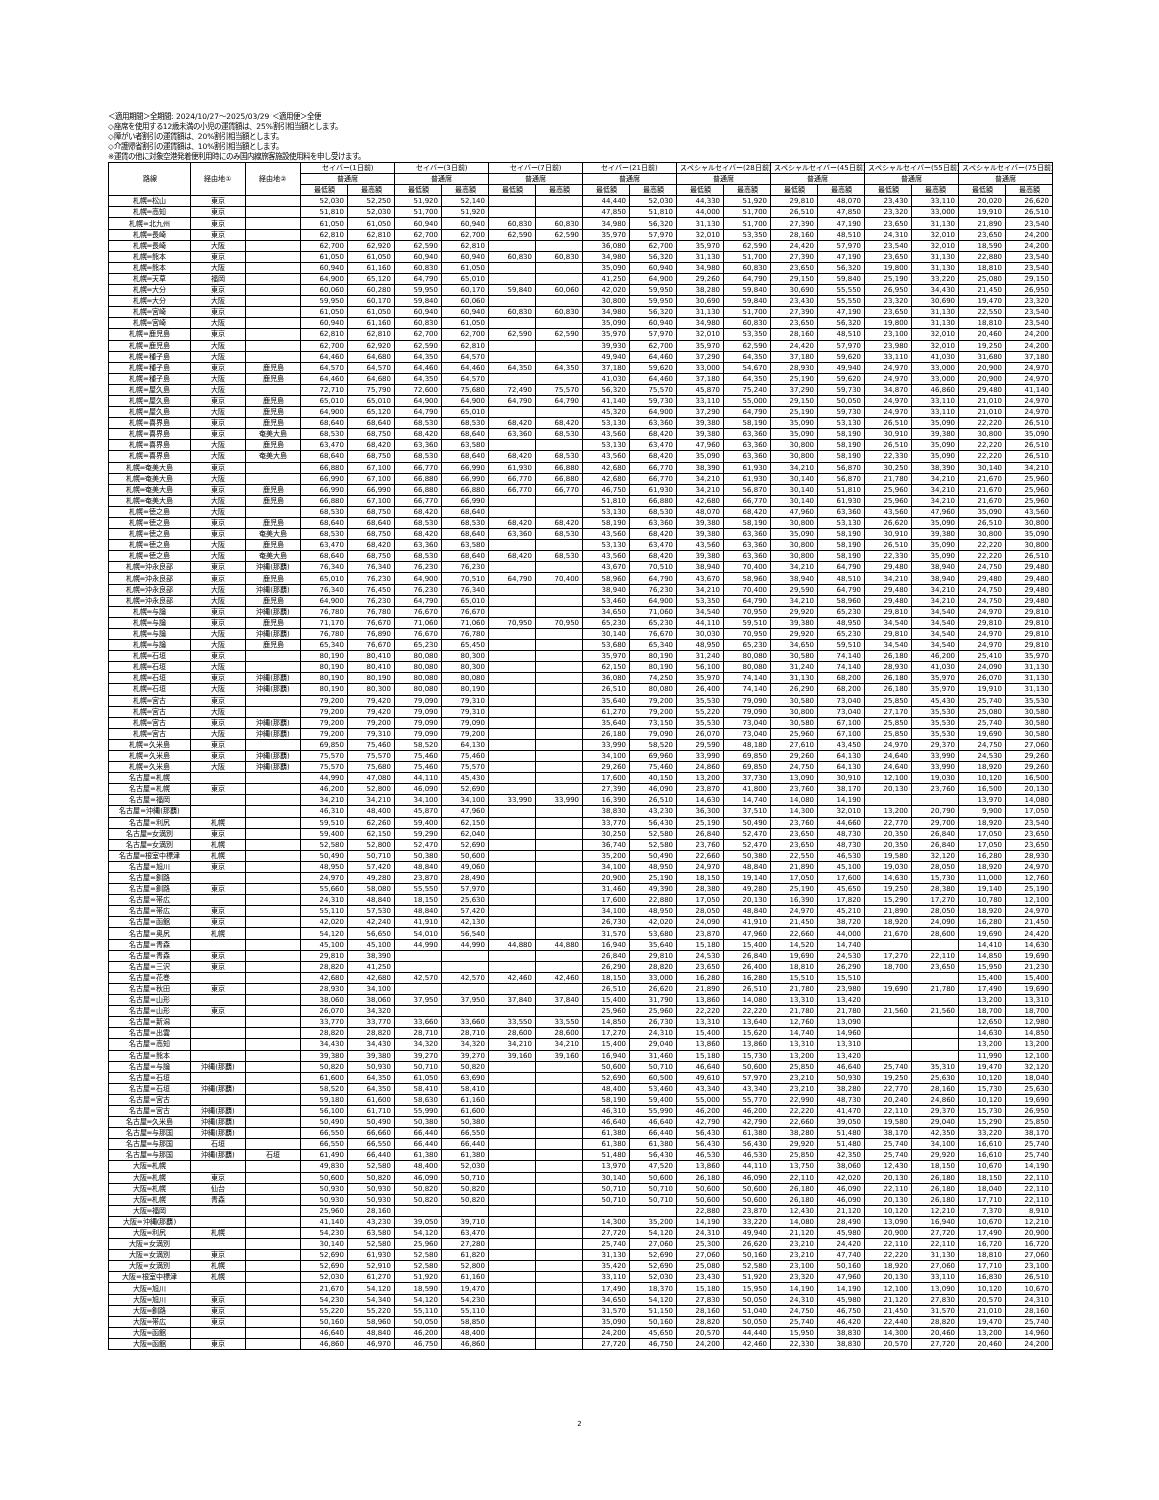＜適用期間＞全期間: 2024/10/27～2025/03/29 ＜適用便＞全便
◇座席を使用する12歳未満の小児の運賃額は、25%割引相当額とします。
◇障がい者割引の運賃額は、20%割引相当額とします。
◇介護帰省割引の運賃額は、10%割引相当額とします。
※運賃の他に対象空港発着便利用時にのみ国内線旅客施設使用料を申し受けます。
| 路線 | 経由地① | 経由地② | セイバー(1日前) | | セイバー(3日前) | | セイバー(7日前) | | セイバー(21日前) | | スペシャルセイバー(28日前) | | スペシャルセイバー(45日前) | | スペシャルセイバー(55日前) | | スペシャルセイバー(75日前) | |
| --- | --- | --- | --- | --- | --- | --- | --- | --- | --- | --- | --- | --- | --- | --- | --- | --- | --- | --- |
| | | | 普通席 | | 普通席 | | 普通席 | | 普通席 | | 普通席 | | 普通席 | | 普通席 | | 普通席 | |
| | | | 最低額 | 最高額 | 最低額 | 最高額 | 最低額 | 最高額 | 最低額 | 最高額 | 最低額 | 最高額 | 最低額 | 最高額 | 最低額 | 最高額 | 最低額 | 最高額 |
| 札幌=松山 | 東京 | | 52,030 | 52,250 | 51,920 | 52,140 | | | 44,440 | 52,030 | 44,330 | 51,920 | 29,810 | 48,070 | 23,430 | 33,110 | 20,020 | 26,620 |
| 札幌=高知 | 東京 | | 51,810 | 52,030 | 51,700 | 51,920 | | | 47,850 | 51,810 | 44,000 | 51,700 | 26,510 | 47,850 | 23,320 | 33,000 | 19,910 | 26,510 |
| 札幌=北九州 | 東京 | | 61,050 | 61,050 | 60,940 | 60,940 | 60,830 | 60,830 | 34,980 | 56,320 | 31,130 | 51,700 | 27,390 | 47,190 | 23,650 | 31,130 | 21,890 | 23,540 |
| 札幌=長崎 | 東京 | | 62,810 | 62,810 | 62,700 | 62,700 | 62,590 | 62,590 | 35,970 | 57,970 | 32,010 | 53,350 | 28,160 | 48,510 | 24,310 | 32,010 | 23,650 | 24,200 |
| 札幌=長崎 | 大阪 | | 62,700 | 62,920 | 62,590 | 62,810 | | | 36,080 | 62,700 | 35,970 | 62,590 | 24,420 | 57,970 | 23,540 | 32,010 | 18,590 | 24,200 |
| 札幌=熊本 | 東京 | | 61,050 | 61,050 | 60,940 | 60,940 | 60,830 | 60,830 | 34,980 | 56,320 | 31,130 | 51,700 | 27,390 | 47,190 | 23,650 | 31,130 | 22,880 | 23,540 |
| 札幌=熊本 | 大阪 | | 60,940 | 61,160 | 60,830 | 61,050 | | | 35,090 | 60,940 | 34,980 | 60,830 | 23,650 | 56,320 | 19,800 | 31,130 | 18,810 | 23,540 |
| 札幌=天草 | 福岡 | | 64,900 | 65,120 | 64,790 | 65,010 | | | 41,250 | 64,900 | 29,260 | 64,790 | 29,150 | 59,840 | 25,190 | 33,220 | 25,080 | 29,150 |
| 札幌=大分 | 東京 | | 60,060 | 60,280 | 59,950 | 60,170 | 59,840 | 60,060 | 42,020 | 59,950 | 38,280 | 59,840 | 30,690 | 55,550 | 26,950 | 34,430 | 21,450 | 26,950 |
| 札幌=大分 | 大阪 | | 59,950 | 60,170 | 59,840 | 60,060 | | | 30,800 | 59,950 | 30,690 | 59,840 | 23,430 | 55,550 | 23,320 | 30,690 | 19,470 | 23,320 |
| 札幌=宮崎 | 東京 | | 61,050 | 61,050 | 60,940 | 60,940 | 60,830 | 60,830 | 34,980 | 56,320 | 31,130 | 51,700 | 27,390 | 47,190 | 23,650 | 31,130 | 22,550 | 23,540 |
| 札幌=宮崎 | 大阪 | | 60,940 | 61,160 | 60,830 | 61,050 | | | 35,090 | 60,940 | 34,980 | 60,830 | 23,650 | 56,320 | 19,800 | 31,130 | 18,810 | 23,540 |
| 札幌=鹿児島 | 東京 | | 62,810 | 62,810 | 62,700 | 62,700 | 62,590 | 62,590 | 35,970 | 57,970 | 32,010 | 53,350 | 28,160 | 48,510 | 23,100 | 32,010 | 20,460 | 24,200 |
| 札幌=鹿児島 | 大阪 | | 62,700 | 62,920 | 62,590 | 62,810 | | | 39,930 | 62,700 | 35,970 | 62,590 | 24,420 | 57,970 | 23,980 | 32,010 | 19,250 | 24,200 |
| 札幌=種子島 | 大阪 | | 64,460 | 64,680 | 64,350 | 64,570 | | | 49,940 | 64,460 | 37,290 | 64,350 | 37,180 | 59,620 | 33,110 | 41,030 | 31,680 | 37,180 |
| 札幌=種子島 | 東京 | 鹿児島 | 64,570 | 64,570 | 64,460 | 64,460 | 64,350 | 64,350 | 37,180 | 59,620 | 33,000 | 54,670 | 28,930 | 49,940 | 24,970 | 33,000 | 20,900 | 24,970 |
| 札幌=種子島 | 大阪 | 鹿児島 | 64,460 | 64,680 | 64,350 | 64,570 | | | 41,030 | 64,460 | 37,180 | 64,350 | 25,190 | 59,620 | 24,970 | 33,000 | 20,900 | 24,970 |
| 札幌=屋久島 | 大阪 | | 72,710 | 75,790 | 72,600 | 75,680 | 72,490 | 75,570 | 56,320 | 75,570 | 45,870 | 75,240 | 37,290 | 59,730 | 34,870 | 46,860 | 29,480 | 41,140 |
| 札幌=屋久島 | 東京 | 鹿児島 | 65,010 | 65,010 | 64,900 | 64,900 | 64,790 | 64,790 | 41,140 | 59,730 | 33,110 | 55,000 | 29,150 | 50,050 | 24,970 | 33,110 | 21,010 | 24,970 |
| 札幌=屋久島 | 大阪 | 鹿児島 | 64,900 | 65,120 | 64,790 | 65,010 | | | 45,320 | 64,900 | 37,290 | 64,790 | 25,190 | 59,730 | 24,970 | 33,110 | 21,010 | 24,970 |
| 札幌=喜界島 | 東京 | 鹿児島 | 68,640 | 68,640 | 68,530 | 68,530 | 68,420 | 68,420 | 53,130 | 63,360 | 39,380 | 58,190 | 35,090 | 53,130 | 26,510 | 35,090 | 22,220 | 26,510 |
| 札幌=喜界島 | 東京 | 奄美大島 | 68,530 | 68,750 | 68,420 | 68,640 | 63,360 | 68,530 | 43,560 | 68,420 | 39,380 | 63,360 | 35,090 | 58,190 | 30,910 | 39,380 | 30,800 | 35,090 |
| 札幌=喜界島 | 大阪 | 鹿児島 | 63,470 | 68,420 | 63,360 | 63,580 | | | 53,130 | 63,470 | 47,960 | 63,360 | 30,800 | 58,190 | 26,510 | 35,090 | 22,220 | 26,510 |
| 札幌=喜界島 | 大阪 | 奄美大島 | 68,640 | 68,750 | 68,530 | 68,640 | 68,420 | 68,530 | 43,560 | 68,420 | 35,090 | 63,360 | 30,800 | 58,190 | 22,330 | 35,090 | 22,220 | 26,510 |
| 札幌=奄美大島 | 東京 | | 66,880 | 67,100 | 66,770 | 66,990 | 61,930 | 66,880 | 42,680 | 66,770 | 38,390 | 61,930 | 34,210 | 56,870 | 30,250 | 38,390 | 30,140 | 34,210 |
| 札幌=奄美大島 | 大阪 | | 66,990 | 67,100 | 66,880 | 66,990 | 66,770 | 66,880 | 42,680 | 66,770 | 34,210 | 61,930 | 30,140 | 56,870 | 21,780 | 34,210 | 21,670 | 25,960 |
| 札幌=奄美大島 | 東京 | 鹿児島 | 66,990 | 66,990 | 66,880 | 66,880 | 66,770 | 66,770 | 46,750 | 61,930 | 34,210 | 56,870 | 30,140 | 51,810 | 25,960 | 34,210 | 21,670 | 25,960 |
| 札幌=奄美大島 | 大阪 | 鹿児島 | 66,880 | 67,100 | 66,770 | 66,990 | | | 51,810 | 66,880 | 42,680 | 66,770 | 30,140 | 61,930 | 25,960 | 34,210 | 21,670 | 25,960 |
| 札幌=徳之島 | 大阪 | | 68,530 | 68,750 | 68,420 | 68,640 | | | 53,130 | 68,530 | 48,070 | 68,420 | 47,960 | 63,360 | 43,560 | 47,960 | 35,090 | 43,560 |
| 札幌=徳之島 | 東京 | 鹿児島 | 68,640 | 68,640 | 68,530 | 68,530 | 68,420 | 68,420 | 58,190 | 63,360 | 39,380 | 58,190 | 30,800 | 53,130 | 26,620 | 35,090 | 26,510 | 30,800 |
| 札幌=徳之島 | 東京 | 奄美大島 | 68,530 | 68,750 | 68,420 | 68,640 | 63,360 | 68,530 | 43,560 | 68,420 | 39,380 | 63,360 | 35,090 | 58,190 | 30,910 | 39,380 | 30,800 | 35,090 |
| 札幌=徳之島 | 大阪 | 鹿児島 | 63,470 | 68,420 | 63,360 | 63,580 | | | 53,130 | 63,470 | 43,560 | 63,360 | 30,800 | 58,190 | 26,510 | 35,090 | 22,220 | 30,800 |
| 札幌=徳之島 | 大阪 | 奄美大島 | 68,640 | 68,750 | 68,530 | 68,640 | 68,420 | 68,530 | 43,560 | 68,420 | 39,380 | 63,360 | 30,800 | 58,190 | 22,330 | 35,090 | 22,220 | 26,510 |
| 札幌=沖永良部 | 東京 | 沖縄(那覇) | 76,340 | 76,340 | 76,230 | 76,230 | | | 43,670 | 70,510 | 38,940 | 70,400 | 34,210 | 64,790 | 29,480 | 38,940 | 24,750 | 29,480 |
| 札幌=沖永良部 | 東京 | 鹿児島 | 65,010 | 76,230 | 64,900 | 70,510 | 64,790 | 70,400 | 58,960 | 64,790 | 43,670 | 58,960 | 38,940 | 48,510 | 34,210 | 38,940 | 29,480 | 29,480 |
| 札幌=沖永良部 | 大阪 | 沖縄(那覇) | 76,340 | 76,450 | 76,230 | 76,340 | | | 38,940 | 76,230 | 34,210 | 70,400 | 29,590 | 64,790 | 29,480 | 34,210 | 24,750 | 29,480 |
| 札幌=沖永良部 | 大阪 | 鹿児島 | 64,900 | 76,230 | 64,790 | 65,010 | | | 53,460 | 64,900 | 53,350 | 64,790 | 34,210 | 58,960 | 29,480 | 34,210 | 24,750 | 29,480 |
| 札幌=与論 | 東京 | 沖縄(那覇) | 76,780 | 76,780 | 76,670 | 76,670 | | | 34,650 | 71,060 | 34,540 | 70,950 | 29,920 | 65,230 | 29,810 | 34,540 | 24,970 | 29,810 |
| 札幌=与論 | 東京 | 鹿児島 | 71,170 | 76,670 | 71,060 | 71,060 | 70,950 | 70,950 | 65,230 | 65,230 | 44,110 | 59,510 | 39,380 | 48,950 | 34,540 | 34,540 | 29,810 | 29,810 |
| 札幌=与論 | 大阪 | 沖縄(那覇) | 76,780 | 76,890 | 76,670 | 76,780 | | | 30,140 | 76,670 | 30,030 | 70,950 | 29,920 | 65,230 | 29,810 | 34,540 | 24,970 | 29,810 |
| 札幌=与論 | 大阪 | 鹿児島 | 65,340 | 76,670 | 65,230 | 65,450 | | | 53,680 | 65,340 | 48,950 | 65,230 | 34,650 | 59,510 | 34,540 | 34,540 | 24,970 | 29,810 |
| 札幌=石垣 | 東京 | | 80,190 | 80,410 | 80,080 | 80,300 | | | 35,970 | 80,190 | 31,240 | 80,080 | 30,580 | 74,140 | 26,180 | 46,200 | 25,410 | 35,970 |
| 札幌=石垣 | 大阪 | | 80,190 | 80,410 | 80,080 | 80,300 | | | 62,150 | 80,190 | 56,100 | 80,080 | 31,240 | 74,140 | 28,930 | 41,030 | 24,090 | 31,130 |
| 札幌=石垣 | 東京 | 沖縄(那覇) | 80,190 | 80,190 | 80,080 | 80,080 | | | 36,080 | 74,250 | 35,970 | 74,140 | 31,130 | 68,200 | 26,180 | 35,970 | 26,070 | 31,130 |
| 札幌=石垣 | 大阪 | 沖縄(那覇) | 80,190 | 80,300 | 80,080 | 80,190 | | | 26,510 | 80,080 | 26,400 | 74,140 | 26,290 | 68,200 | 26,180 | 35,970 | 19,910 | 31,130 |
| 札幌=宮古 | 東京 | | 79,200 | 79,420 | 79,090 | 79,310 | | | 35,640 | 79,200 | 35,530 | 79,090 | 30,580 | 73,040 | 25,850 | 45,430 | 25,740 | 35,530 |
| 札幌=宮古 | 大阪 | | 79,200 | 79,420 | 79,090 | 79,310 | | | 61,270 | 79,200 | 55,220 | 79,090 | 30,800 | 73,040 | 27,170 | 35,530 | 25,080 | 30,580 |
| 札幌=宮古 | 東京 | 沖縄(那覇) | 79,200 | 79,200 | 79,090 | 79,090 | | | 35,640 | 73,150 | 35,530 | 73,040 | 30,580 | 67,100 | 25,850 | 35,530 | 25,740 | 30,580 |
| 札幌=宮古 | 大阪 | 沖縄(那覇) | 79,200 | 79,310 | 79,090 | 79,200 | | | 26,180 | 79,090 | 26,070 | 73,040 | 25,960 | 67,100 | 25,850 | 35,530 | 19,690 | 30,580 |
| 札幌=久米島 | 東京 | | 69,850 | 75,460 | 58,520 | 64,130 | | | 33,990 | 58,520 | 29,590 | 48,180 | 27,610 | 43,450 | 24,970 | 29,370 | 24,750 | 27,060 |
| 札幌=久米島 | 東京 | 沖縄(那覇) | 75,570 | 75,570 | 75,460 | 75,460 | | | 34,100 | 69,960 | 33,990 | 69,850 | 29,260 | 64,130 | 24,640 | 33,990 | 24,530 | 29,260 |
| 札幌=久米島 | 大阪 | 沖縄(那覇) | 75,570 | 75,680 | 75,460 | 75,570 | | | 29,260 | 75,460 | 24,860 | 69,850 | 24,750 | 64,130 | 24,640 | 33,990 | 18,920 | 29,260 |
| 名古屋=札幌 | | | 44,990 | 47,080 | 44,110 | 45,430 | | | 17,600 | 40,150 | 13,200 | 37,730 | 13,090 | 30,910 | 12,100 | 19,030 | 10,120 | 16,500 |
| 名古屋=札幌 | 東京 | | 46,200 | 52,800 | 46,090 | 52,690 | | | 27,390 | 46,090 | 23,870 | 41,800 | 23,760 | 38,170 | 20,130 | 23,760 | 16,500 | 20,130 |
| 名古屋=福岡 | | | 34,210 | 34,210 | 34,100 | 34,100 | 33,990 | 33,990 | 16,390 | 26,510 | 14,630 | 14,740 | 14,080 | 14,190 | | | 13,970 | 14,080 |
| 名古屋=沖縄(那覇) | | | 46,310 | 48,400 | 45,870 | 47,960 | | | 38,830 | 43,230 | 36,300 | 37,510 | 14,300 | 32,010 | 13,200 | 20,790 | 9,900 | 17,050 |
| 名古屋=利尻 | 札幌 | | 59,510 | 62,260 | 59,400 | 62,150 | | | 33,770 | 56,430 | 25,190 | 50,490 | 23,760 | 44,660 | 22,770 | 29,700 | 18,920 | 23,540 |
| 名古屋=女満別 | 東京 | | 59,400 | 62,150 | 59,290 | 62,040 | | | 30,250 | 52,580 | 26,840 | 52,470 | 23,650 | 48,730 | 20,350 | 26,840 | 17,050 | 23,650 |
| 名古屋=女満別 | 札幌 | | 52,580 | 52,800 | 52,470 | 52,690 | | | 36,740 | 52,580 | 23,760 | 52,470 | 23,650 | 48,730 | 20,350 | 26,840 | 17,050 | 23,650 |
| 名古屋=根室中標津 | 札幌 | | 50,490 | 50,710 | 50,380 | 50,600 | | | 35,200 | 50,490 | 22,660 | 50,380 | 22,550 | 46,530 | 19,580 | 32,120 | 16,280 | 28,930 |
| 名古屋=旭川 | 東京 | | 48,950 | 57,420 | 48,840 | 49,060 | | | 34,100 | 48,950 | 24,970 | 48,840 | 21,890 | 45,100 | 19,030 | 28,050 | 18,920 | 24,970 |
| 名古屋=釧路 | | | 24,970 | 49,280 | 23,870 | 28,490 | | | 20,900 | 25,190 | 18,150 | 19,140 | 17,050 | 17,600 | 14,630 | 15,730 | 11,000 | 12,760 |
| 名古屋=釧路 | 東京 | | 55,660 | 58,080 | 55,550 | 57,970 | | | 31,460 | 49,390 | 28,380 | 49,280 | 25,190 | 45,650 | 19,250 | 28,380 | 19,140 | 25,190 |
| 名古屋=帯広 | | | 24,310 | 48,840 | 18,150 | 25,630 | | | 17,600 | 22,880 | 17,050 | 20,130 | 16,390 | 17,820 | 15,290 | 17,270 | 10,780 | 12,100 |
| 名古屋=帯広 | 東京 | | 55,110 | 57,530 | 48,840 | 57,420 | | | 34,100 | 48,950 | 28,050 | 48,840 | 24,970 | 45,210 | 21,890 | 28,050 | 18,920 | 24,970 |
| 名古屋=函館 | 東京 | | 42,020 | 42,240 | 41,910 | 42,130 | | | 26,730 | 42,020 | 24,090 | 41,910 | 21,450 | 38,720 | 18,920 | 24,090 | 16,280 | 21,450 |
| 名古屋=奥尻 | 札幌 | | 54,120 | 56,650 | 54,010 | 56,540 | | | 31,570 | 53,680 | 23,870 | 47,960 | 22,660 | 44,000 | 21,670 | 28,600 | 19,690 | 24,420 |
| 名古屋=青森 | | | 45,100 | 45,100 | 44,990 | 44,990 | 44,880 | 44,880 | 16,940 | 35,640 | 15,180 | 15,400 | 14,520 | 14,740 | | | 14,410 | 14,630 |
| 名古屋=青森 | 東京 | | 29,810 | 38,390 | | | | | 26,840 | 29,810 | 24,530 | 26,840 | 19,690 | 24,530 | 17,270 | 22,110 | 14,850 | 19,690 |
| 名古屋=三沢 | 東京 | | 28,820 | 41,250 | | | | | 26,290 | 28,820 | 23,650 | 26,400 | 18,810 | 26,290 | 18,700 | 23,650 | 15,950 | 21,230 |
| 名古屋=花巻 | | | 42,680 | 42,680 | 42,570 | 42,570 | 42,460 | 42,460 | 18,150 | 33,000 | 16,280 | 16,280 | 15,510 | 15,510 | | | 15,400 | 15,400 |
| 名古屋=秋田 | 東京 | | 28,930 | 34,100 | | | | | 26,510 | 26,620 | 21,890 | 26,510 | 21,780 | 23,980 | 19,690 | 21,780 | 17,490 | 19,690 |
| 名古屋=山形 | | | 38,060 | 38,060 | 37,950 | 37,950 | 37,840 | 37,840 | 15,400 | 31,790 | 13,860 | 14,080 | 13,310 | 13,420 | | | 13,200 | 13,310 |
| 名古屋=山形 | 東京 | | 26,070 | 34,320 | | | | | 25,960 | 25,960 | 22,220 | 22,220 | 21,780 | 21,780 | 21,560 | 21,560 | 18,700 | 18,700 |
| 名古屋=新潟 | | | 33,770 | 33,770 | 33,660 | 33,660 | 33,550 | 33,550 | 14,850 | 26,730 | 13,310 | 13,640 | 12,760 | 13,090 | | | 12,650 | 12,980 |
| 名古屋=出雲 | | | 28,820 | 28,820 | 28,710 | 28,710 | 28,600 | 28,600 | 17,270 | 24,310 | 15,400 | 15,620 | 14,740 | 14,960 | | | 14,630 | 14,850 |
| 名古屋=高知 | | | 34,430 | 34,430 | 34,320 | 34,320 | 34,210 | 34,210 | 15,400 | 29,040 | 13,860 | 13,860 | 13,310 | 13,310 | | | 13,200 | 13,200 |
| 名古屋=熊本 | | | 39,380 | 39,380 | 39,270 | 39,270 | 39,160 | 39,160 | 16,940 | 31,460 | 15,180 | 15,730 | 13,200 | 13,420 | | | 11,990 | 12,100 |
| 名古屋=与論 | 沖縄(那覇) | | 50,820 | 50,930 | 50,710 | 50,820 | | | 50,600 | 50,710 | 46,640 | 50,600 | 25,850 | 46,640 | 25,740 | 35,310 | 19,470 | 32,120 |
| 名古屋=石垣 | | | 61,600 | 64,350 | 61,050 | 63,690 | | | 52,690 | 60,500 | 49,610 | 57,970 | 23,210 | 50,930 | 19,250 | 25,630 | 10,120 | 18,040 |
| 名古屋=石垣 | 沖縄(那覇) | | 58,520 | 64,350 | 58,410 | 58,410 | | | 48,400 | 53,460 | 43,340 | 43,340 | 23,210 | 38,280 | 22,770 | 28,160 | 15,730 | 25,630 |
| 名古屋=宮古 | | | 59,180 | 61,600 | 58,630 | 61,160 | | | 58,190 | 59,400 | 55,000 | 55,770 | 22,990 | 48,730 | 20,240 | 24,860 | 10,120 | 19,690 |
| 名古屋=宮古 | 沖縄(那覇) | | 56,100 | 61,710 | 55,990 | 61,600 | | | 46,310 | 55,990 | 46,200 | 46,200 | 22,220 | 41,470 | 22,110 | 29,370 | 15,730 | 26,950 |
| 名古屋=久米島 | 沖縄(那覇) | | 50,490 | 50,490 | 50,380 | 50,380 | | | 46,640 | 46,640 | 42,790 | 42,790 | 22,660 | 39,050 | 19,580 | 29,040 | 15,290 | 25,850 |
| 名古屋=与那国 | 沖縄(那覇) | | 66,550 | 66,660 | 66,440 | 66,550 | | | 61,380 | 66,440 | 56,430 | 61,380 | 38,280 | 51,480 | 38,170 | 42,350 | 33,220 | 38,170 |
| 名古屋=与那国 | 石垣 | | 66,550 | 66,550 | 66,440 | 66,440 | | | 61,380 | 61,380 | 56,430 | 56,430 | 29,920 | 51,480 | 25,740 | 34,100 | 16,610 | 25,740 |
| 名古屋=与那国 | 沖縄(那覇) | 石垣 | 61,490 | 66,440 | 61,380 | 61,380 | | | 51,480 | 56,430 | 46,530 | 46,530 | 25,850 | 42,350 | 25,740 | 29,920 | 16,610 | 25,740 |
| 大阪=札幌 | | | 49,830 | 52,580 | 48,400 | 52,030 | | | 13,970 | 47,520 | 13,860 | 44,110 | 13,750 | 38,060 | 12,430 | 18,150 | 10,670 | 14,190 |
| 大阪=札幌 | 東京 | | 50,600 | 50,820 | 46,090 | 50,710 | | | 30,140 | 50,600 | 26,180 | 46,090 | 22,110 | 42,020 | 20,130 | 26,180 | 18,150 | 22,110 |
| 大阪=札幌 | 仙台 | | 50,930 | 50,930 | 50,820 | 50,820 | | | 50,710 | 50,710 | 50,600 | 50,600 | 26,180 | 46,090 | 22,110 | 26,180 | 18,040 | 22,110 |
| 大阪=札幌 | 青森 | | 50,930 | 50,930 | 50,820 | 50,820 | | | 50,710 | 50,710 | 50,600 | 50,600 | 26,180 | 46,090 | 20,130 | 26,180 | 17,710 | 22,110 |
| 大阪=福岡 | | | 25,960 | 28,160 | | | | | | | 22,880 | 23,870 | 12,430 | 21,120 | 10,120 | 12,210 | 7,370 | 8,910 |
| 大阪=沖縄(那覇) | | | 41,140 | 43,230 | 39,050 | 39,710 | | | 14,300 | 35,200 | 14,190 | 33,220 | 14,080 | 28,490 | 13,090 | 16,940 | 10,670 | 12,210 |
| 大阪=利尻 | 札幌 | | 54,230 | 63,580 | 54,120 | 63,470 | | | 27,720 | 54,120 | 24,310 | 49,940 | 21,120 | 45,980 | 20,900 | 27,720 | 17,490 | 20,900 |
| 大阪=女満別 | | | 30,140 | 52,580 | 25,960 | 27,280 | | | 25,740 | 27,060 | 25,300 | 26,620 | 23,210 | 24,420 | 22,110 | 22,110 | 16,720 | 16,720 |
| 大阪=女満別 | 東京 | | 52,690 | 61,930 | 52,580 | 61,820 | | | 31,130 | 52,690 | 27,060 | 50,160 | 23,210 | 47,740 | 22,220 | 31,130 | 18,810 | 27,060 |
| 大阪=女満別 | 札幌 | | 52,690 | 52,910 | 52,580 | 52,800 | | | 35,420 | 52,690 | 25,080 | 52,580 | 23,100 | 50,160 | 18,920 | 27,060 | 17,710 | 23,100 |
| 大阪=根室中標津 | 札幌 | | 52,030 | 61,270 | 51,920 | 61,160 | | | 33,110 | 52,030 | 23,430 | 51,920 | 23,320 | 47,960 | 20,130 | 33,110 | 16,830 | 26,510 |
| 大阪=旭川 | | | 21,670 | 54,120 | 18,590 | 19,470 | | | 17,490 | 18,370 | 15,180 | 15,950 | 14,190 | 14,190 | 12,100 | 13,090 | 10,120 | 10,670 |
| 大阪=旭川 | 東京 | | 54,230 | 54,340 | 54,120 | 54,230 | | | 34,650 | 54,120 | 27,830 | 50,050 | 24,310 | 45,980 | 21,120 | 27,830 | 20,570 | 24,310 |
| 大阪=釧路 | 東京 | | 55,220 | 55,220 | 55,110 | 55,110 | | | 31,570 | 51,150 | 28,160 | 51,040 | 24,750 | 46,750 | 21,450 | 31,570 | 21,010 | 28,160 |
| 大阪=帯広 | 東京 | | 50,160 | 58,960 | 50,050 | 58,850 | | | 35,090 | 50,160 | 28,820 | 50,050 | 25,740 | 46,420 | 22,440 | 28,820 | 19,470 | 25,740 |
| 大阪=函館 | | | 46,640 | 48,840 | 46,200 | 48,400 | | | 24,200 | 45,650 | 20,570 | 44,440 | 15,950 | 38,830 | 14,300 | 20,460 | 13,200 | 14,960 |
| 大阪=函館 | 東京 | | 46,860 | 46,970 | 46,750 | 46,860 | | | 27,720 | 46,750 | 24,200 | 42,460 | 22,330 | 38,830 | 20,570 | 27,720 | 20,460 | 24,200 |
2